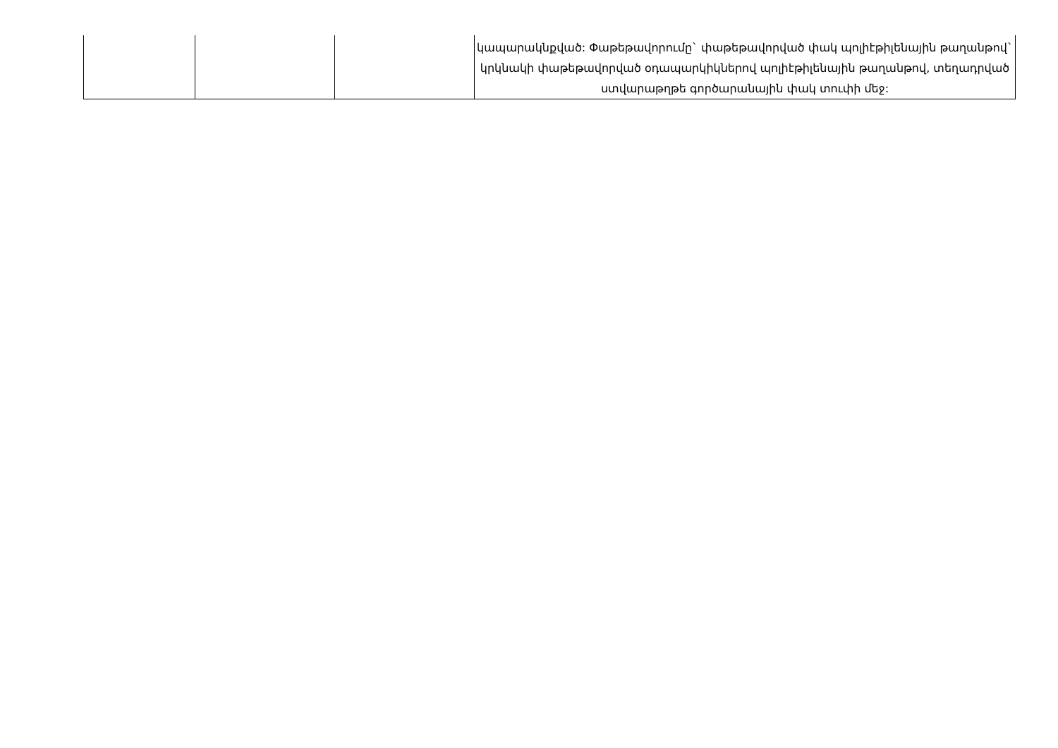| | | | կապարակնքված: Փաթեթավորումը` փաթեթավորված փակ պոլիէթիլենային թաղանթով` կրկնակի փաթեթավորված օդապարկիկներով պոլիէթիլենային թաղանթով, տեղադրված ստվարաթղթե գործարանային փակ տուփի մեջ: |